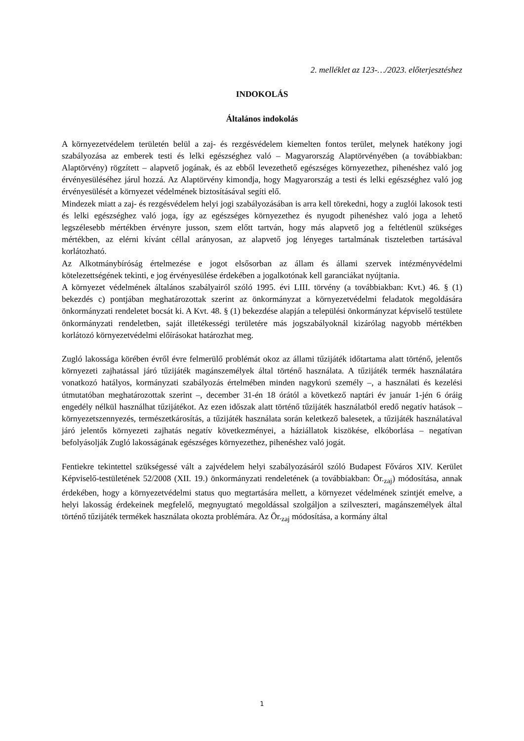2. melléklet az 123-…/2023. előterjesztéshez
INDOKOLÁS
Általános indokolás
A környezetvédelem területén belül a zaj- és rezgésvédelem kiemelten fontos terület, melynek hatékony jogi szabályozása az emberek testi és lelki egészséghez való – Magyarország Alaptörvényében (a továbbiakban: Alaptörvény) rögzített – alapvető jogának, és az ebből levezethető egészséges környezethez, pihenéshez való jog érvényesüléséhez járul hozzá. Az Alaptörvény kimondja, hogy Magyarország a testi és lelki egészséghez való jog érvényesülését a környezet védelmének biztosításával segíti elő.
Mindezek miatt a zaj- és rezgésvédelem helyi jogi szabályozásában is arra kell törekedni, hogy a zuglói lakosok testi és lelki egészséghez való joga, így az egészséges környezethez és nyugodt pihenéshez való joga a lehető legszélesebb mértékben érvényre jusson, szem előtt tartván, hogy más alapvető jog a feltétlenül szükséges mértékben, az elérni kívánt céllal arányosan, az alapvető jog lényeges tartalmának tiszteletben tartásával korlátozható.
Az Alkotmánybíróság értelmezése e jogot elsősorban az állam és állami szervek intézményvédelmi kötelezettségének tekinti, e jog érvényesülése érdekében a jogalkotónak kell garanciákat nyújtania.
A környezet védelmének általános szabályairól szóló 1995. évi LIII. törvény (a továbbiakban: Kvt.) 46. § (1) bekezdés c) pontjában meghatározottak szerint az önkormányzat a környezetvédelmi feladatok megoldására önkormányzati rendeletet bocsát ki. A Kvt. 48. § (1) bekezdése alapján a települési önkormányzat képviselő testülete önkormányzati rendeletben, saját illetékességi területére más jogszabályoknál kizárólag nagyobb mértékben korlátozó környezetvédelmi előírásokat határozhat meg.
Zugló lakossága körében évről évre felmerülő problémát okoz az állami tűzijáték időtartama alatt történő, jelentős környezeti zajhatással járó tűzijáték magánszemélyek által történő használata. A tűzijáték termék használatára vonatkozó hatályos, kormányzati szabályozás értelmében minden nagykorú személy –, a használati és kezelési útmutatóban meghatározottak szerint –, december 31-én 18 órától a következő naptári év január 1-jén 6 óráig engedély nélkül használhat tűzijátékot. Az ezen időszak alatt történő tűzijáték használatból eredő negatív hatások – környezetszennyezés, természetkárosítás, a tűzijáték használata során keletkező balesetek, a tűzijáték használatával járó jelentős környezeti zajhatás negatív következményei, a háziállatok kiszökése, elkóborlása – negatívan befolyásolják Zugló lakosságának egészséges környezethez, pihenéshez való jogát.
Fentiekre tekintettel szükségessé vált a zajvédelem helyi szabályozásáról szóló Budapest Főváros XIV. Kerület Képviselő-testületének 52/2008 (XII. 19.) önkormányzati rendeletének (a továbbiakban: Ör.<sub>zaj</sub>) módosítása, annak érdekében, hogy a környezetvédelmi status quo megtartására mellett, a környezet védelmének szintjét emelve, a helyi lakosság érdekeinek megfelelő, megnyugtató megoldással szolgáljon a szilveszteri, magánszemélyek által történő tűzijáték termékek használata okozta problémára. Az Ör.<sub>zaj</sub> módosítása, a kormány által
1